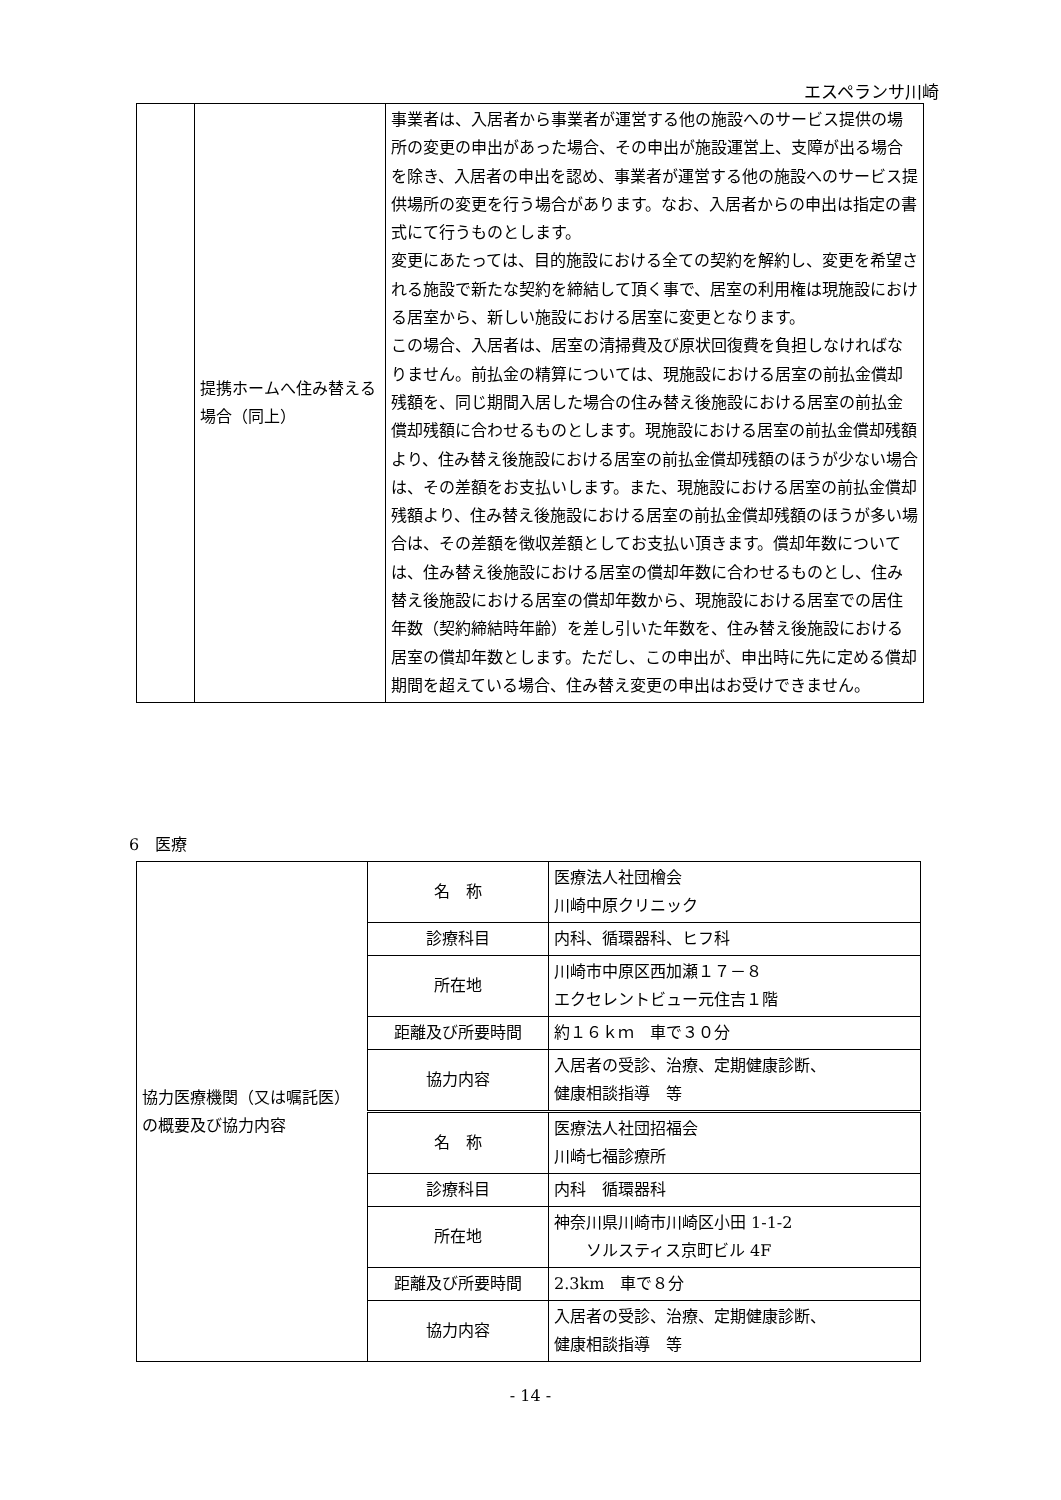エスペランサ川崎
| | 提携ホームへ住み替える場合（同上） | 事業者は、入居者から事業者が運営する他の施設へのサービス提供の場所の変更の申出があった場合、その申出が施設運営上、支障が出る場合を除き、入居者の申出を認め、事業者が運営する他の施設へのサービス提供場所の変更を行う場合があります。なお、入居者からの申出は指定の書式にて行うものとします。 変更にあたっては、目的施設における全ての契約を解約し、変更を希望される施設で新たな契約を締結して頂く事で、居室の利用権は現施設における居室から、新しい施設における居室に変更となります。 この場合、入居者は、居室の清掃費及び原状回復費を負担しなければなりません。前払金の精算については、現施設における居室の前払金償却残額を、同じ期間入居した場合の住み替え後施設における居室の前払金償却残額に合わせるものとします。現施設における居室の前払金償却残額より、住み替え後施設における居室の前払金償却残額のほうが少ない場合は、その差額をお支払いします。また、現施設における居室の前払金償却残額より、住み替え後施設における居室の前払金償却残額のほうが多い場合は、その差額を徴収差額としてお支払い頂きます。償却年数については、住み替え後施設における居室の償却年数に合わせるものとし、住み替え後施設における居室の償却年数から、現施設における居室での居住年数（契約締結時年齢）を差し引いた年数を、住み替え後施設における居室の償却年数とします。ただし、この申出が、申出時に先に定める償却期間を超えている場合、住み替え変更の申出はお受けできません。 |
6　医療
| 協力医療機関（又は嘱託医）の概要及び協力内容 | 名 称 | 医療法人社団檜会 川崎中原クリニック |
| | 診療科目 | 内科、循環器科、ヒフ科 |
| | 所在地 | 川崎市中原区西加瀬１７－８ エクセレントビュー元住吉１階 |
| | 距離及び所要時間 | 約１６ｋｍ 車で３０分 |
| | 協力内容 | 入居者の受診、治療、定期健康診断、 健康相談指導 等 |
| | 名 称 | 医療法人社団招福会 川崎七福診療所 |
| | 診療科目 | 内科 循環器科 |
| | 所在地 | 神奈川県川崎市川崎区小田 1-1-2 ソルスティス京町ビル 4F |
| | 距離及び所要時間 | 2.3km 車で８分 |
| | 協力内容 | 入居者の受診、治療、定期健康診断、 健康相談指導 等 |
- 14 -